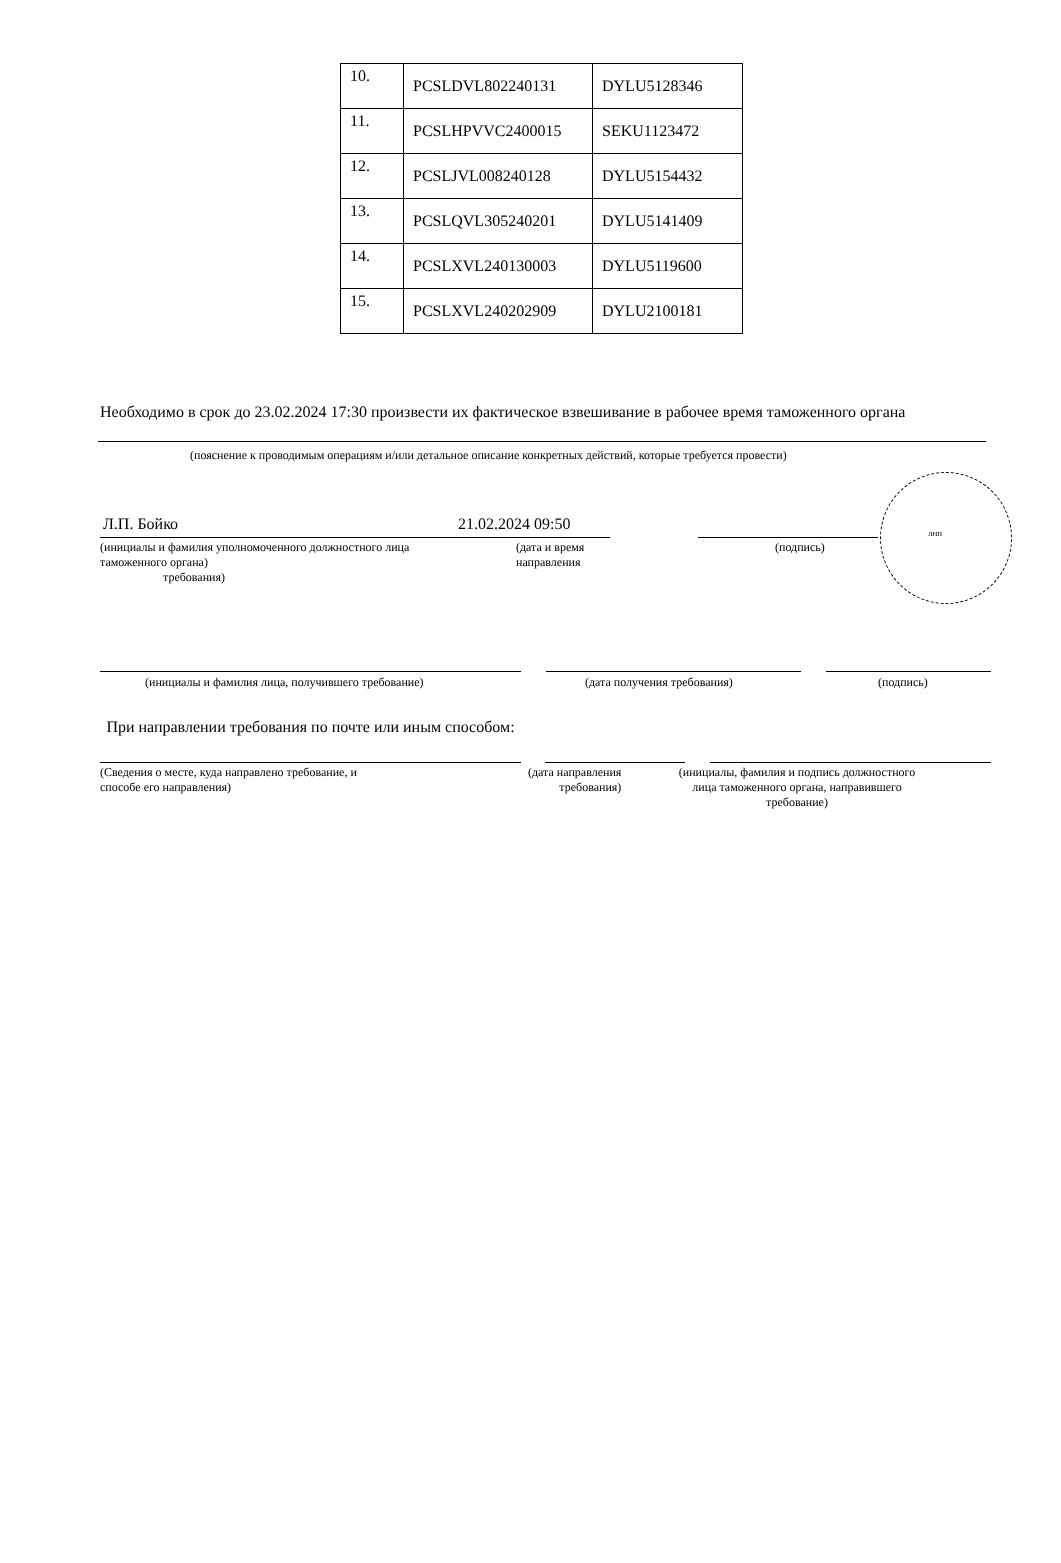| 10. | PCSLDVL802240131 | DYLU5128346 |
| 11. | PCSLHPVVC2400015 | SEKU1123472 |
| 12. | PCSLJVL008240128 | DYLU5154432 |
| 13. | PCSLQVL305240201 | DYLU5141409 |
| 14. | PCSLXVL240130003 | DYLU5119600 |
| 15. | PCSLXVL240202909 | DYLU2100181 |
Необходимо в срок до 23.02.2024 17:30 произвести их фактическое взвешивание в рабочее время таможенного органа
(пояснение к проводимым операциям и/или детальное описание конкретных действий, которые требуется провести)
лнп
Л.П. Бойко 21.02.2024 09:50
(инициалы и фамилия уполномоченного должностного лица
таможенного органа)
требования)
(дата и время
направления
(подпись)
(инициалы и фамилия лица, получившего требование)
(дата получения требования) (подпись)
При направлении требования по почте или иным способом:
(Сведения о месте, куда направлено требование, и
способе его направления)
(дата направления
требования)
(инициалы, фамилия и подпись должностного лица таможенного органа, направившего требование)